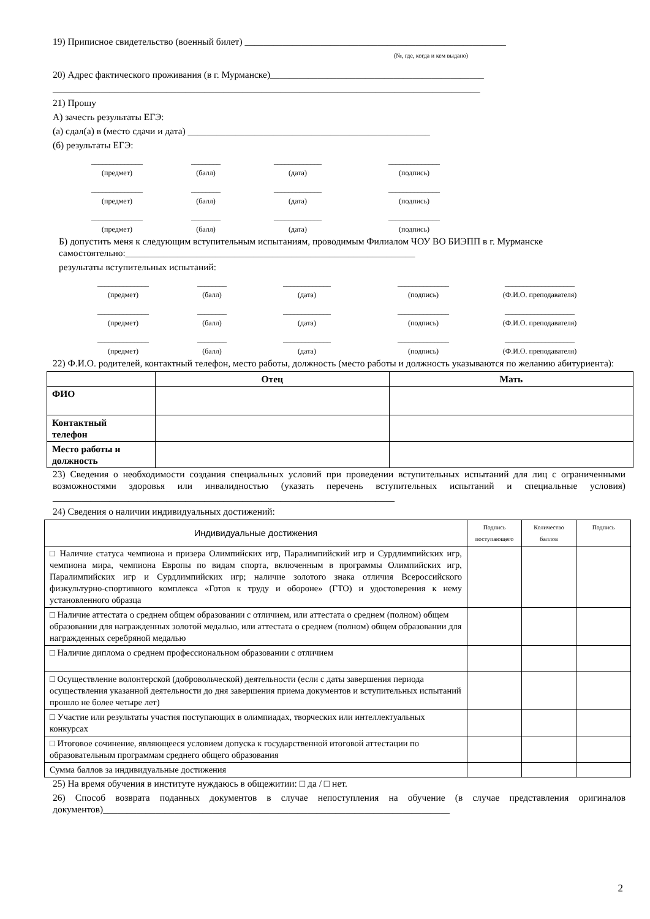19) Приписное свидетельство (военный билет) _______________________________________________________
(№, где, когда и кем выдано)
20) Адрес фактического проживания (в г. Мурманске)_____________________________________________
__________________________________________________________________________________________
21) Прошу
А) зачесть результаты ЕГЭ:
(а) сдал(а) в (место сдачи и дата) ___________________________________________________
(б) результаты ЕГЭ:
______________
(предмет)
________
(балл)
_____________
(дата)
______________
(подпись)
______________
(предмет)
________
(балл)
_____________
(дата)
______________
(подпись)
______________
(предмет)
________
(балл)
_____________
(дата)
______________
(подпись)
Б) допустить меня к следующим вступительным испытаниям, проводимым Филиалом ЧОУ ВО БИЭПП в г. Мурманске самостоятельно:_____________________________________________________________
результаты вступительных испытаний:
______________
(предмет)
________
(балл)
_____________
(дата)
______________
(подпись)
___________________
(Ф.И.О. преподавателя)
______________
(предмет)
________
(балл)
_____________
(дата)
______________
(подпись)
___________________
(Ф.И.О. преподавателя)
______________
(предмет)
________
(балл)
_____________
(дата)
______________
(подпись)
___________________
(Ф.И.О. преподавателя)
22) Ф.И.О. родителей, контактный телефон, место работы, должность (место работы и должность указываются по желанию абитуриента):
| | Отец | Мать |
| --- | --- | --- |
| ФИО | | |
| Контактный телефон | | |
| Место работы и должность | | |
23) Сведения о необходимости создания специальных условий при проведении вступительных испытаний для лиц с ограниченными возможностями здоровья или инвалидностью (указать перечень вступительных испытаний и специальные условия) ________________________________________________________________________
24) Сведения о наличии индивидуальных достижений:
| Индивидуальные достижения | Подпись поступающего | Количество баллов | Подпись |
| --- | --- | --- | --- |
| □ Наличие статуса чемпиона и призера Олимпийских игр, Паралимпийский игр и Сурдлимпийских игр, чемпиона мира, чемпиона Европы по видам спорта, включенным в программы Олимпийских игр, Паралимпийских игр и Сурдлимпийских игр; наличие золотого знака отличия Всероссийского физкультурно-спортивного комплекса «Готов к труду и обороне» (ГТО) и удостоверения к нему установленного образца | | | |
| □ Наличие аттестата о среднем общем образовании с отличием, или аттестата о среднем (полном) общем образовании для награжденных золотой медалью, или аттестата о среднем (полном) общем образовании для награжденных серебряной медалью | | | |
| □ Наличие диплома о среднем профессиональном образовании с отличием | | | |
| □ Осуществление волонтерской (добровольческой) деятельности (если с даты завершения периода осуществления указанной деятельности до дня завершения приема документов и вступительных испытаний прошло не более четыре лет) | | | |
| □ Участие или результаты участия поступающих в олимпиадах, творческих или интеллектуальных конкурсах | | | |
| □ Итоговое сочинение, являющееся условием допуска к государственной итоговой аттестации по образовательным программам среднего общего образования | | | |
| Сумма баллов за индивидуальные достижения | | | |
25) На время обучения в институте нуждаюсь в общежитии: □ да / □ нет.
26) Способ возврата поданных документов в случае непоступления на обучение (в случае представления оригиналов документов)_________________________________________________________________________
2